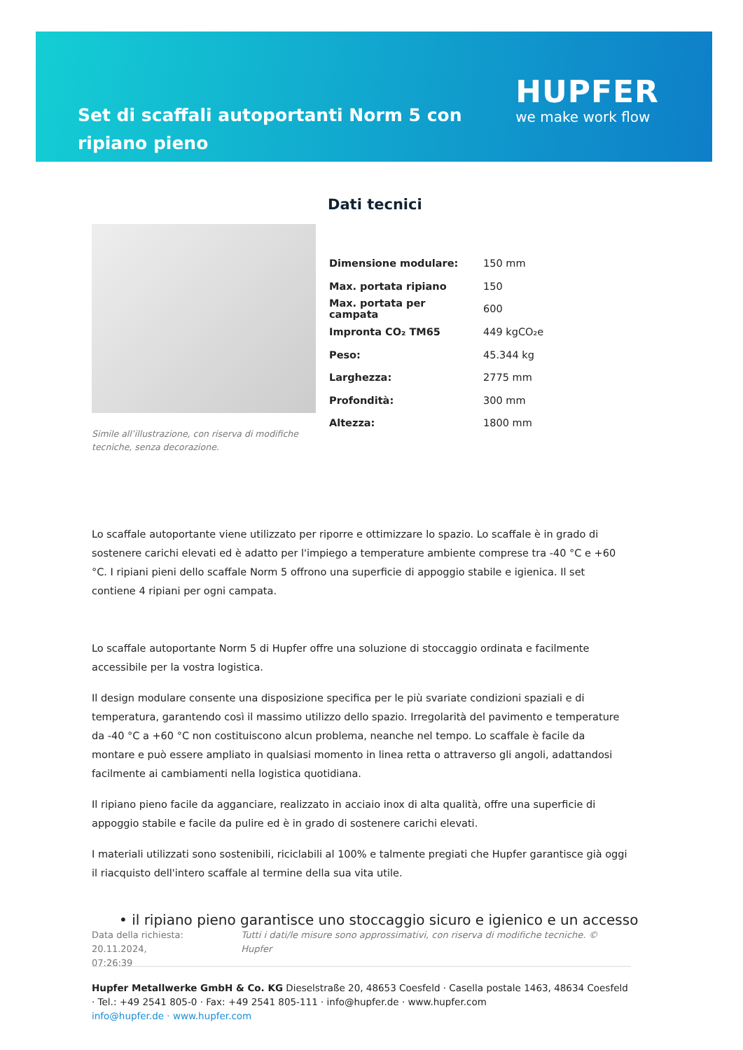Set di scaffali autoportanti Norm 5 con ripiano pieno
HUPFER
we make work flow
Simile all’illustrazione, con riserva di modifiche tecniche, senza decorazione.
Dati tecnici
| Dimensione modulare: | 150 mm |
| Max. portata ripiano | 150 |
| Max. portata per campata | 600 |
| Impronta CO₂ TM65 | 449 kgCO₂e |
| Peso: | 45.344 kg |
| Larghezza: | 2775 mm |
| Profondità: | 300 mm |
| Altezza: | 1800 mm |
Lo scaffale autoportante viene utilizzato per riporre e ottimizzare lo spazio. Lo scaffale è in grado di sostenere carichi elevati ed è adatto per l'impiego a temperature ambiente comprese tra -40 °C e +60 °C. I ripiani pieni dello scaffale Norm 5 offrono una superficie di appoggio stabile e igienica. Il set contiene 4 ripiani per ogni campata.
Lo scaffale autoportante Norm 5 di Hupfer offre una soluzione di stoccaggio ordinata e facilmente accessibile per la vostra logistica.
Il design modulare consente una disposizione specifica per le più svariate condizioni spaziali e di temperatura, garantendo così il massimo utilizzo dello spazio. Irregolarità del pavimento e temperature da -40 °C a +60 °C non costituiscono alcun problema, neanche nel tempo. Lo scaffale è facile da montare e può essere ampliato in qualsiasi momento in linea retta o attraverso gli angoli, adattandosi facilmente ai cambiamenti nella logistica quotidiana.
Il ripiano pieno facile da agganciare, realizzato in acciaio inox di alta qualità, offre una superficie di appoggio stabile e facile da pulire ed è in grado di sostenere carichi elevati.
I materiali utilizzati sono sostenibili, riciclabili al 100% e talmente pregiati che Hupfer garantisce già oggi il riacquisto dell'intero scaffale al termine della sua vita utile.
• il ripiano pieno garantisce uno stoccaggio sicuro e igienico e un accesso
Data della richiesta: 20.11.2024,
07:26:39 Tutti i dati/le misure sono approssimativi, con riserva di modifiche tecniche. © Hupfer
Hupfer Metallwerke GmbH & Co. KG Dieselstraße 20, 48653 Coesfeld · Casella postale 1463, 48634 Coesfeld · Tel.: +49 2541 805-0 · Fax: +49 2541 805-111 · info@hupfer.de · www.hupfer.com
info@hupfer.de · www.hupfer.com